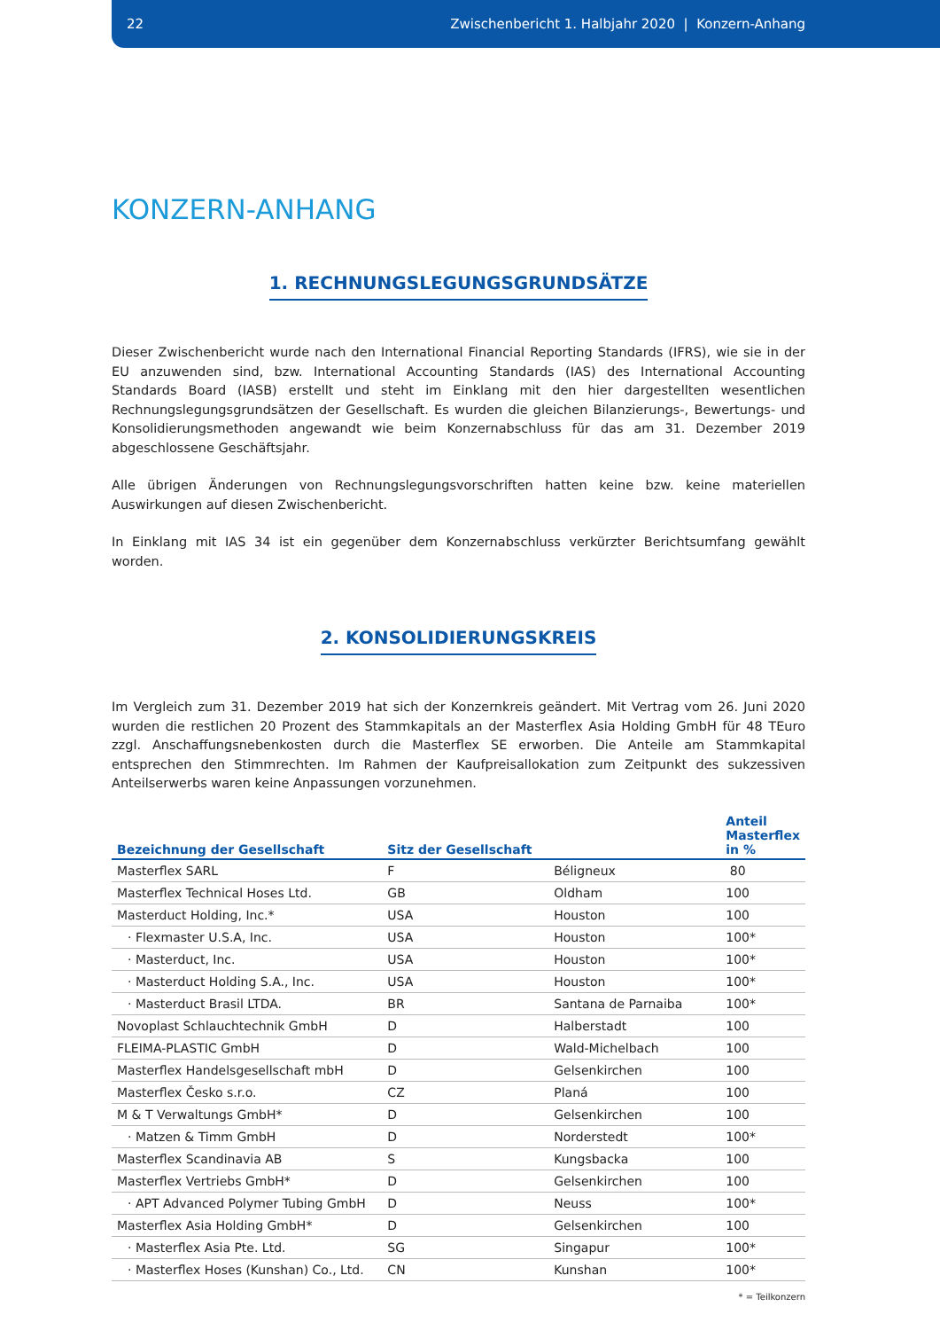22 Zwischenbericht 1. Halbjahr 2020 | Konzern-Anhang
KONZERN-ANHANG
1. RECHNUNGSLEGUNGSGRUNDSÄTZE
Dieser Zwischenbericht wurde nach den International Financial Reporting Standards (IFRS), wie sie in der EU anzuwenden sind, bzw. International Accounting Standards (IAS) des International Accounting Standards Board (IASB) erstellt und steht im Einklang mit den hier dargestellten wesentlichen Rechnungslegungsgrundsätzen der Gesellschaft. Es wurden die gleichen Bilanzierungs-, Bewertungs- und Konsolidierungsmethoden angewandt wie beim Konzernabschluss für das am 31. Dezember 2019 abgeschlossene Geschäftsjahr.
Alle übrigen Änderungen von Rechnungslegungsvorschriften hatten keine bzw. keine materiellen Auswirkungen auf diesen Zwischenbericht.
In Einklang mit IAS 34 ist ein gegenüber dem Konzernabschluss verkürzter Berichtsumfang gewählt worden.
2. KONSOLIDIERUNGSKREIS
Im Vergleich zum 31. Dezember 2019 hat sich der Konzernkreis geändert. Mit Vertrag vom 26. Juni 2020 wurden die restlichen 20 Prozent des Stammkapitals an der Masterflex Asia Holding GmbH für 48 TEuro zzgl. Anschaffungsnebenkosten durch die Masterflex SE erworben. Die Anteile am Stammkapital entsprechen den Stimmrechten. Im Rahmen der Kaufpreisallokation zum Zeitpunkt des sukzessiven Anteilserwerbs waren keine Anpassungen vorzunehmen.
| Bezeichnung der Gesellschaft | Sitz der Gesellschaft | | Anteil Masterflex in % |
| --- | --- | --- | --- |
| Masterflex SARL | F | Béligneux | 80 |
| Masterflex Technical Hoses Ltd. | GB | Oldham | 100 |
| Masterduct Holding, Inc.* | USA | Houston | 100 |
| · Flexmaster U.S.A, Inc. | USA | Houston | 100* |
| · Masterduct, Inc. | USA | Houston | 100* |
| · Masterduct Holding S.A., Inc. | USA | Houston | 100* |
| · Masterduct Brasil LTDA. | BR | Santana de Parnaiba | 100* |
| Novoplast Schlauchtechnik GmbH | D | Halberstadt | 100 |
| FLEIMA-PLASTIC GmbH | D | Wald-Michelbach | 100 |
| Masterflex Handelsgesellschaft mbH | D | Gelsenkirchen | 100 |
| Masterflex Česko s.r.o. | CZ | Planá | 100 |
| M & T Verwaltungs GmbH* | D | Gelsenkirchen | 100 |
| · Matzen & Timm GmbH | D | Norderstedt | 100* |
| Masterflex Scandinavia AB | S | Kungsbacka | 100 |
| Masterflex Vertriebs GmbH* | D | Gelsenkirchen | 100 |
| · APT Advanced Polymer Tubing GmbH | D | Neuss | 100* |
| Masterflex Asia Holding GmbH* | D | Gelsenkirchen | 100 |
| · Masterflex Asia Pte. Ltd. | SG | Singapur | 100* |
| · Masterflex Hoses (Kunshan) Co., Ltd. | CN | Kunshan | 100* |
* = Teilkonzern